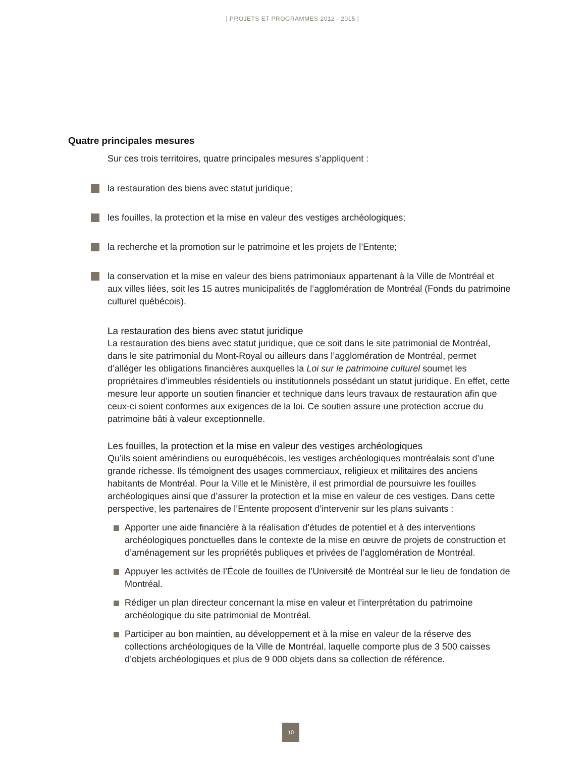| PROJETS ET PROGRAMMES 2012 - 2015 |
Quatre principales mesures
Sur ces trois territoires, quatre principales mesures s’appliquent :
la restauration des biens avec statut juridique;
les fouilles, la protection et la mise en valeur des vestiges archéologiques;
la recherche et la promotion sur le patrimoine et les projets de l’Entente;
la conservation et la mise en valeur des biens patrimoniaux appartenant à la Ville de Montréal et aux villes liées, soit les 15 autres municipalités de l’agglomération de Montréal (Fonds du patrimoine culturel québécois).
La restauration des biens avec statut juridique
La restauration des biens avec statut juridique, que ce soit dans le site patrimonial de Montréal, dans le site patrimonial du Mont-Royal ou ailleurs dans l’agglomération de Montréal, permet d’alléger les obligations financières auxquelles la Loi sur le patrimoine culturel soumet les propriétaires d’immeubles résidentiels ou institutionnels possédant un statut juridique. En effet, cette mesure leur apporte un soutien financier et technique dans leurs travaux de restauration afin que ceux-ci soient conformes aux exigences de la loi. Ce soutien assure une protection accrue du patrimoine bâti à valeur exceptionnelle.
Les fouilles, la protection et la mise en valeur des vestiges archéologiques
Qu’ils soient amérindiens ou euroquébécois, les vestiges archéologiques montréalais sont d’une grande richesse. Ils témoignent des usages commerciaux, religieux et militaires des anciens habitants de Montréal. Pour la Ville et le Ministère, il est primordial de poursuivre les fouilles archéologiques ainsi que d’assurer la protection et la mise en valeur de ces vestiges. Dans cette perspective, les partenaires de l’Entente proposent d’intervenir sur les plans suivants :
Apporter une aide financière à la réalisation d’études de potentiel et à des interventions archéologiques ponctuelles dans le contexte de la mise en œuvre de projets de construction et d’aménagement sur les propriétés publiques et privées de l’agglomération de Montréal.
Appuyer les activités de l’École de fouilles de l’Université de Montréal sur le lieu de fondation de Montréal.
Rédiger un plan directeur concernant la mise en valeur et l’interprétation du patrimoine archéologique du site patrimonial de Montréal.
Participer au bon maintien, au développement et à la mise en valeur de la réserve des collections archéologiques de la Ville de Montréal, laquelle comporte plus de 3 500 caisses d’objets archéologiques et plus de 9 000 objets dans sa collection de référence.
10